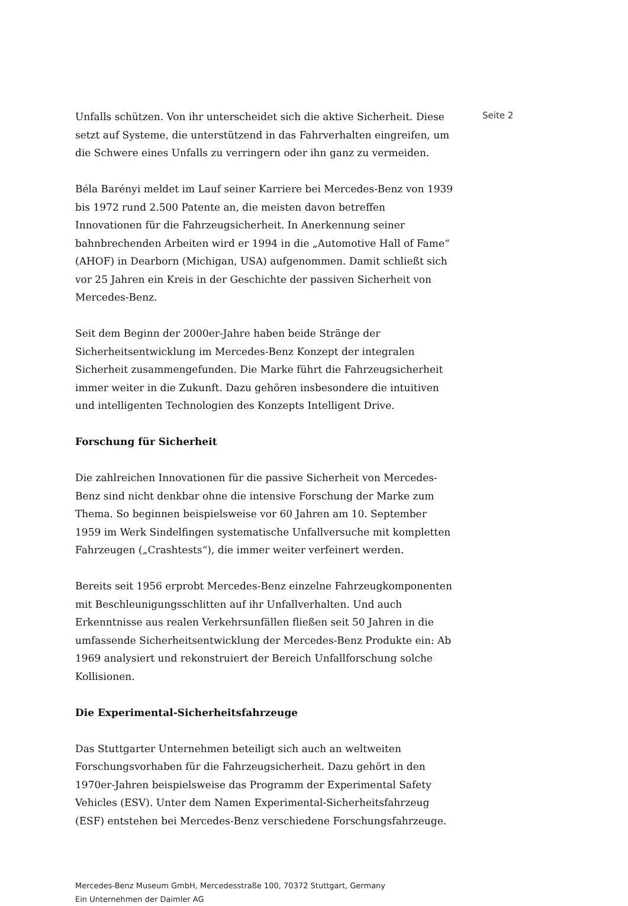Unfalls schützen. Von ihr unterscheidet sich die aktive Sicherheit. Diese setzt auf Systeme, die unterstützend in das Fahrverhalten eingreifen, um die Schwere eines Unfalls zu verringern oder ihn ganz zu vermeiden.
Béla Barényi meldet im Lauf seiner Karriere bei Mercedes-Benz von 1939 bis 1972 rund 2.500 Patente an, die meisten davon betreffen Innovationen für die Fahrzeugsicherheit. In Anerkennung seiner bahnbrechenden Arbeiten wird er 1994 in die „Automotive Hall of Fame“ (AHOF) in Dearborn (Michigan, USA) aufgenommen. Damit schließt sich vor 25 Jahren ein Kreis in der Geschichte der passiven Sicherheit von Mercedes-Benz.
Seit dem Beginn der 2000er-Jahre haben beide Stränge der Sicherheitsentwicklung im Mercedes-Benz Konzept der integralen Sicherheit zusammengefunden. Die Marke führt die Fahrzeugsicherheit immer weiter in die Zukunft. Dazu gehören insbesondere die intuitiven und intelligenten Technologien des Konzepts Intelligent Drive.
Forschung für Sicherheit
Die zahlreichen Innovationen für die passive Sicherheit von Mercedes-Benz sind nicht denkbar ohne die intensive Forschung der Marke zum Thema. So beginnen beispielsweise vor 60 Jahren am 10. September 1959 im Werk Sindelfingen systematische Unfallversuche mit kompletten Fahrzeugen („Crashtests“), die immer weiter verfeinert werden.
Bereits seit 1956 erprobt Mercedes-Benz einzelne Fahrzeugkomponenten mit Beschleunigungsschlitten auf ihr Unfallverhalten. Und auch Erkenntnisse aus realen Verkehrsunfällen fließen seit 50 Jahren in die umfassende Sicherheitsentwicklung der Mercedes-Benz Produkte ein: Ab 1969 analysiert und rekonstruiert der Bereich Unfallforschung solche Kollisionen.
Die Experimental-Sicherheitsfahrzeuge
Das Stuttgarter Unternehmen beteiligt sich auch an weltweiten Forschungsvorhaben für die Fahrzeugsicherheit. Dazu gehört in den 1970er-Jahren beispielsweise das Programm der Experimental Safety Vehicles (ESV). Unter dem Namen Experimental-Sicherheitsfahrzeug (ESF) entstehen bei Mercedes-Benz verschiedene Forschungsfahrzeuge.
Seite 2
Mercedes-Benz Museum GmbH, Mercedesstraße 100, 70372 Stuttgart, Germany
Ein Unternehmen der Daimler AG